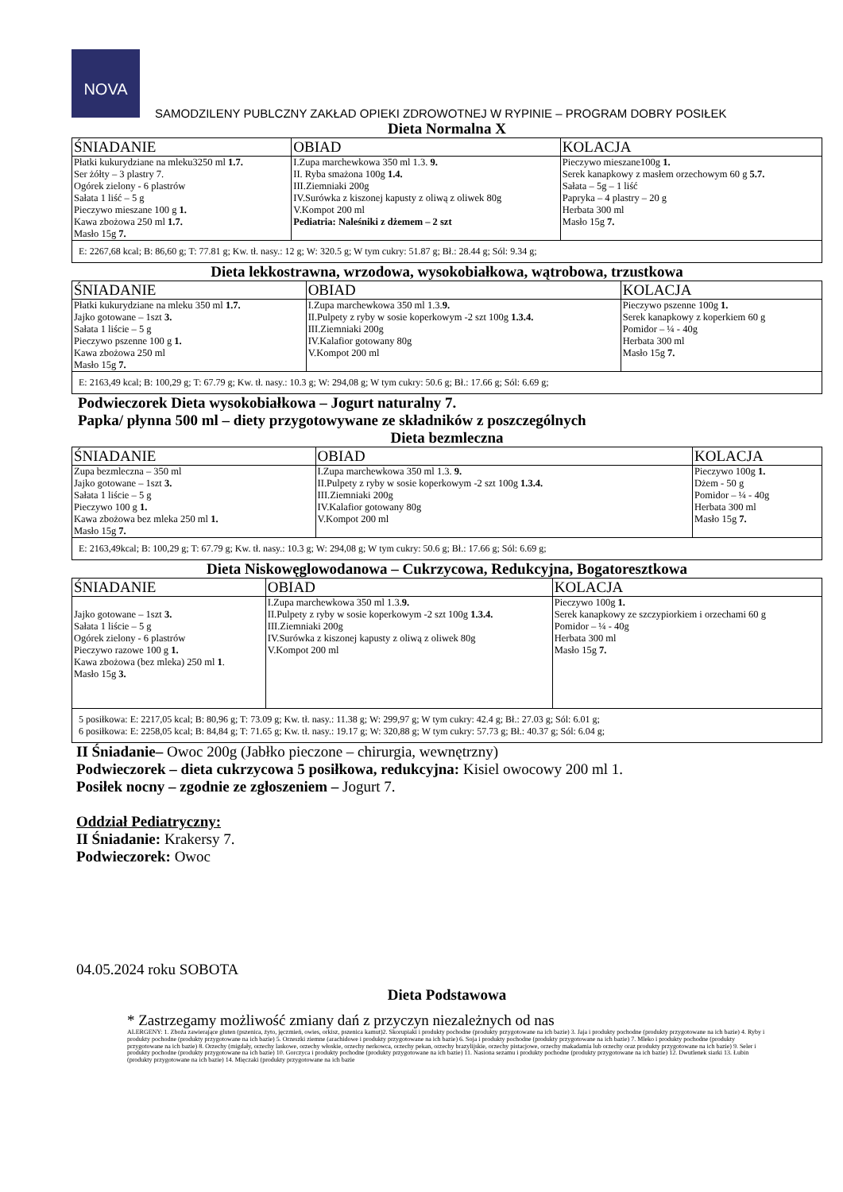NOVA
SAMODZILENY PUBLCZNY ZAKŁAD OPIEKI ZDROWOTNEJ W RYPINIE – PROGRAM DOBRY POSIŁEK
Dieta Normalna X
| ŚNIADANIE | OBIAD | KOLACJA |
| --- | --- | --- |
| Płatki kukurydziane na mleku3250 ml 1.7. Ser żółty – 3 plastry 7. Ogórek zielony - 6 plastrów Sałata 1 liść – 5 g Pieczywo mieszane 100 g 1. Kawa zbożowa 250 ml 1.7. Masło 15g 7. | I.Zupa marchewkowa 350 ml 1.3. 9. II. Ryba smażona 100g 1.4. III.Ziemniaki 200g IV.Surówka z kiszonej kapusty z oliwą z oliwek 80g V.Kompot 200 ml Pediatria: Naleśniki z dżemem – 2 szt | Pieczywo mieszane100g 1. Serek kanapkowy z masłem orzechowym 60 g 5.7. Sałata – 5g – 1 liść Papryka – 4 plastry – 20 g Herbata 300 ml Masło 15g 7. |
| E: 2267,68 kcal; B: 86,60 g; T: 77.81 g; Kw. tł. nasy.: 12 g; W: 320.5 g; W tym cukry: 51.87 g; Bł.: 28.44 g; Sól: 9.34 g; | | |
Dieta lekkostrawna, wrzodowa, wysokobiałkowa, wątrobowa, trzustkowa
| ŚNIADANIE | OBIAD | KOLACJA |
| --- | --- | --- |
| Płatki kukurydziane na mleku 350 ml 1.7. Jajko gotowane – 1szt 3. Sałata 1 liście – 5 g Pieczywo pszenne 100 g 1. Kawa zbożowa 250 ml Masło 15g 7. | I.Zupa marchewkowa 350 ml 1.3. 9. II.Pulpety z ryby w sosie koperkowym -2 szt 100g 1.3.4. III.Ziemniaki 200g IV.Kalafior gotowany 80g V.Kompot 200 ml | Pieczywo pszenne 100g 1. Serek kanapkowy z koperkiem 60 g Pomidor – ¼ - 40g Herbata 300 ml Masło 15g 7. |
| E: 2163,49 kcal; B: 100,29 g; T: 67.79 g; Kw. tł. nasy.: 10.3 g; W: 294,08 g; W tym cukry: 50.6 g; Bł.: 17.66 g; Sól: 6.69 g; | | |
Podwieczorek Dieta wysokobiałkowa – Jogurt naturalny 7.
Papka/ płynna 500 ml – diety przygotowywane ze składników z poszczególnych
Dieta bezmleczna
| ŚNIADANIE | OBIAD | KOLACJA |
| --- | --- | --- |
| Zupa bezmleczna – 350 ml Jajko gotowane – 1szt 3. Sałata 1 liście – 5 g Pieczywo 100 g 1. Kawa zbożowa bez mleka 250 ml 1. Masło 15g 7. | I.Zupa marchewkowa 350 ml 1.3. 9. II.Pulpety z ryby w sosie koperkowym -2 szt 100g 1.3.4. III.Ziemniaki 200g IV.Kalafior gotowany 80g V.Kompot 200 ml | Pieczywo 100g 1. Dżem - 50 g Pomidor – ¼ - 40g Herbata 300 ml Masło 15g 7. |
| E: 2163,49kcal; B: 100,29 g; T: 67.79 g; Kw. tł. nasy.: 10.3 g; W: 294,08 g; W tym cukry: 50.6 g; Bł.: 17.66 g; Sól: 6.69 g; | | |
Dieta Niskowęglowodanowa – Cukrzycowa, Redukcyjna, Bogatoresztkowa
| ŚNIADANIE | OBIAD | KOLACJA |
| --- | --- | --- |
| Jajko gotowane – 1szt 3. Sałata 1 liście – 5 g Ogórek zielony - 6 plastrów Pieczywo razowe 100 g 1. Kawa zbożowa (bez mleka) 250 ml 1 . Masło 15g 3. | I.Zupa marchewkowa 350 ml 1.3. 9. II.Pulpety z ryby w sosie koperkowym -2 szt 100g 1.3.4. III.Ziemniaki 200g IV.Surówka z kiszonej kapusty z oliwą z oliwek 80g V.Kompot 200 ml | Pieczywo 100g 1. Serek kanapkowy ze szczypiorkiem i orzechami 60 g Pomidor – ¼ - 40g Herbata 300 ml Masło 15g 7. |
| 5 posiłkowa: E: 2217,05 kcal; B: 80,96 g; T: 73.09 g; Kw. tł. nasy.: 11.38 g; W: 299,97 g; W tym cukry: 42.4 g; Bł.: 27.03 g; Sól: 6.01 g; 6 posiłkowa: E: 2258,05 kcal; B: 84,84 g; T: 71.65 g; Kw. tł. nasy.: 19.17 g; W: 320,88 g; W tym cukry: 57.73 g; Bł.: 40.37 g; Sól: 6.04 g; | | |
II Śniadanie– Owoc 200g (Jabłko pieczone – chirurgia, wewnętrzny)
Podwieczorek – dieta cukrzycowa 5 posiłkowa, redukcyjna: Kisiel owocowy 200 ml 1.
Posiłek nocny – zgodnie ze zgłoszeniem – Jogurt 7.
Oddział Pediatryczny:
II Śniadanie: Krakersy 7.
Podwieczorek: Owoc
04.05.2024 roku SOBOTA
Dieta Podstawowa
* Zastrzegamy możliwość zmiany dań z przyczyn niezależnych od nas
ALERGENY: 1. Zboża zawierające gluten (pszenica, żyto, jęczmień, owies, orkisz, pszenica kamut)2. Skorupiaki i produkty pochodne (produkty przygotowane na ich bazie) 3. Jaja i produkty pochodne (produkty przygotowane na ich bazie) 4. Ryby i produkty pochodne (produkty przygotowane na ich bazie) 5. Orzeszki ziemne (arachidowe i produkty przygotowane na ich bazie) 6. Soja i produkty pochodne (produkty przygotowane na ich bazie) 7. Mleko i produkty pochodne (produkty przygotowane na ich bazie) 8. Orzechy (migdały, orzechy laskowe, orzechy włoskie, orzechy nerkowca, orzechy pekan, orzechy brazylijskie, orzechy pistacjowe, orzechy makadamia lub orzechy oraz produkty przygotowane na ich bazie) 9. Seler i produkty pochodne (produkty przygotowane na ich bazie) 10. Gorczyca i produkty pochodne (produkty przygotowane na ich bazie) 11. Nasiona sezamu i produkty pochodne (produkty przygotowane na ich bazie) 12. Dwutlenek siarki 13. Łubin (produkty przygotowane na ich bazie) 14. Mięczaki (produkty przygotowane na ich bazie